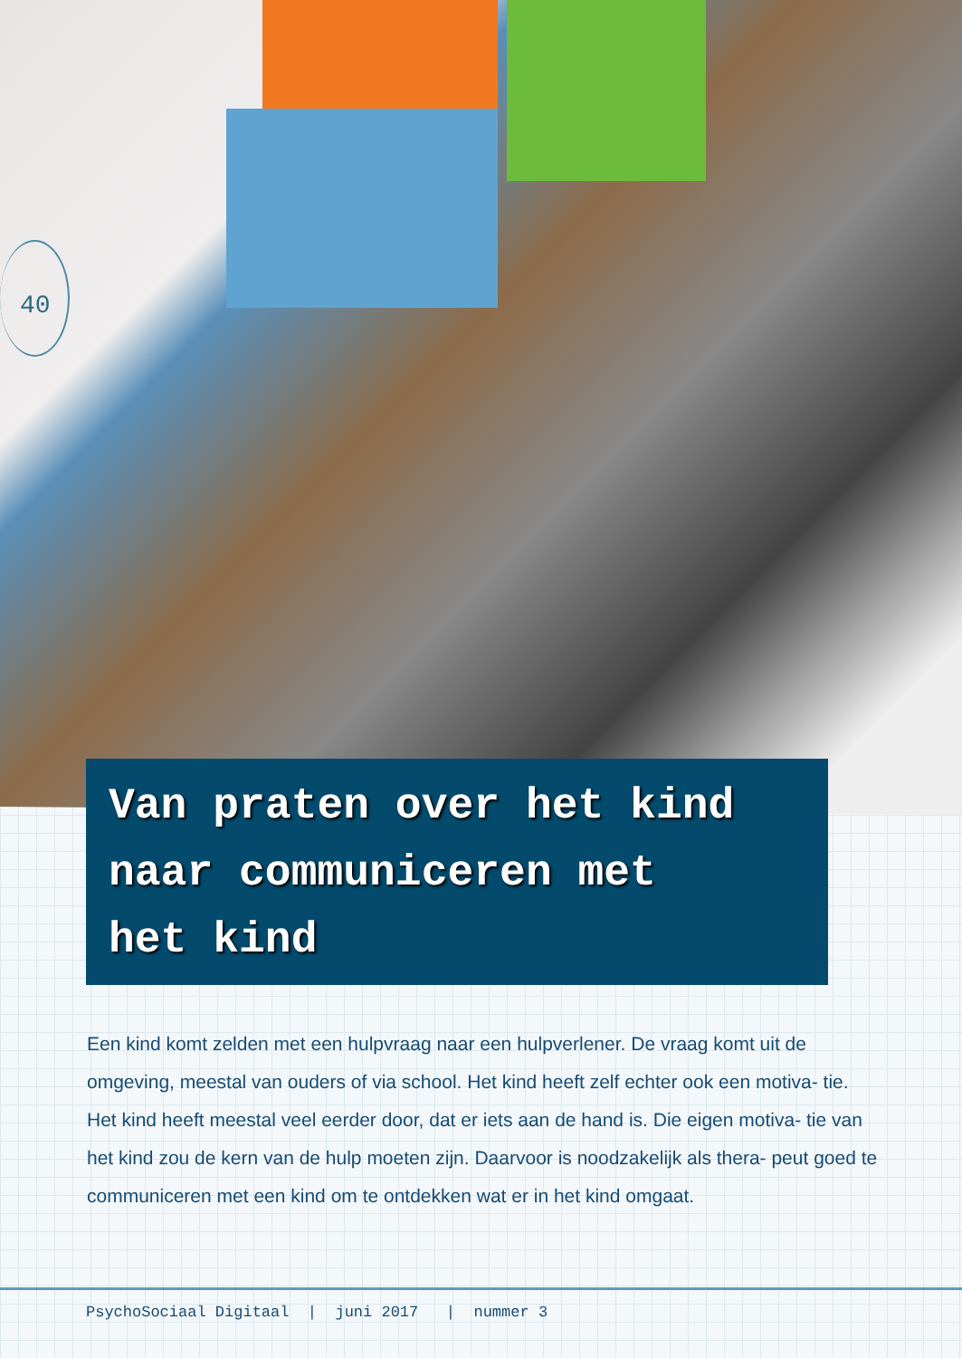40
Van praten over het kind
naar communiceren met
het kind
Een kind komt zelden met een hulpvraag naar een hulpverlener. De vraag komt uit de omgeving, meestal van ouders of via school. Het kind heeft zelf echter ook een motiva- tie. Het kind heeft meestal veel eerder door, dat er iets aan de hand is. Die eigen motiva- tie van het kind zou de kern van de hulp moeten zijn. Daarvoor is noodzakelijk als thera- peut goed te communiceren met een kind om te ontdekken wat er in het kind omgaat.
PsychoSociaal Digitaal | juni 2017 | nummer 3